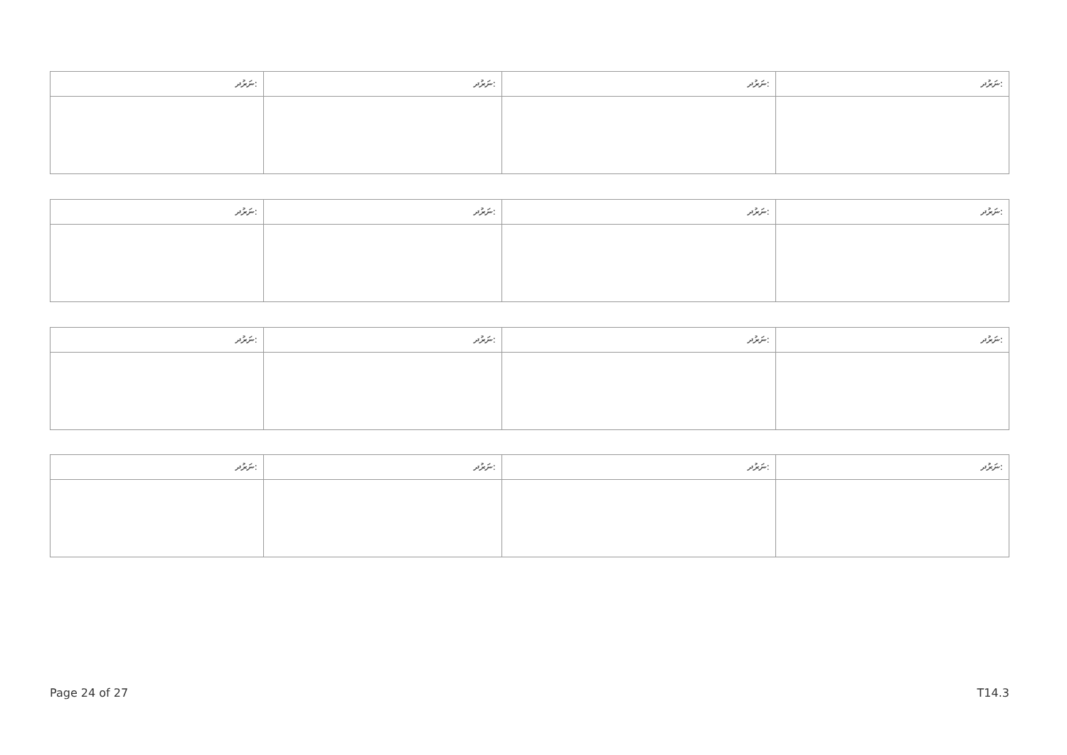| ނަރުދ: | ނަރުދ: | ނަރުދ: | ނަރުދ: |
| --- | --- | --- | --- |
| ނަރުދ: | ނަރުދ: | ނަރުދ: | ނަރުދ: |
| --- | --- | --- | --- |
| ނަރުދ: | ނަރުދ: | ނަރުދ: | ނަރުދ: |
| --- | --- | --- | --- |
| ނަރުދ: | ނަރުދ: | ނަރުދ: | ނަރުދ: |
| --- | --- | --- | --- |
Page 24 of 27 T14.3